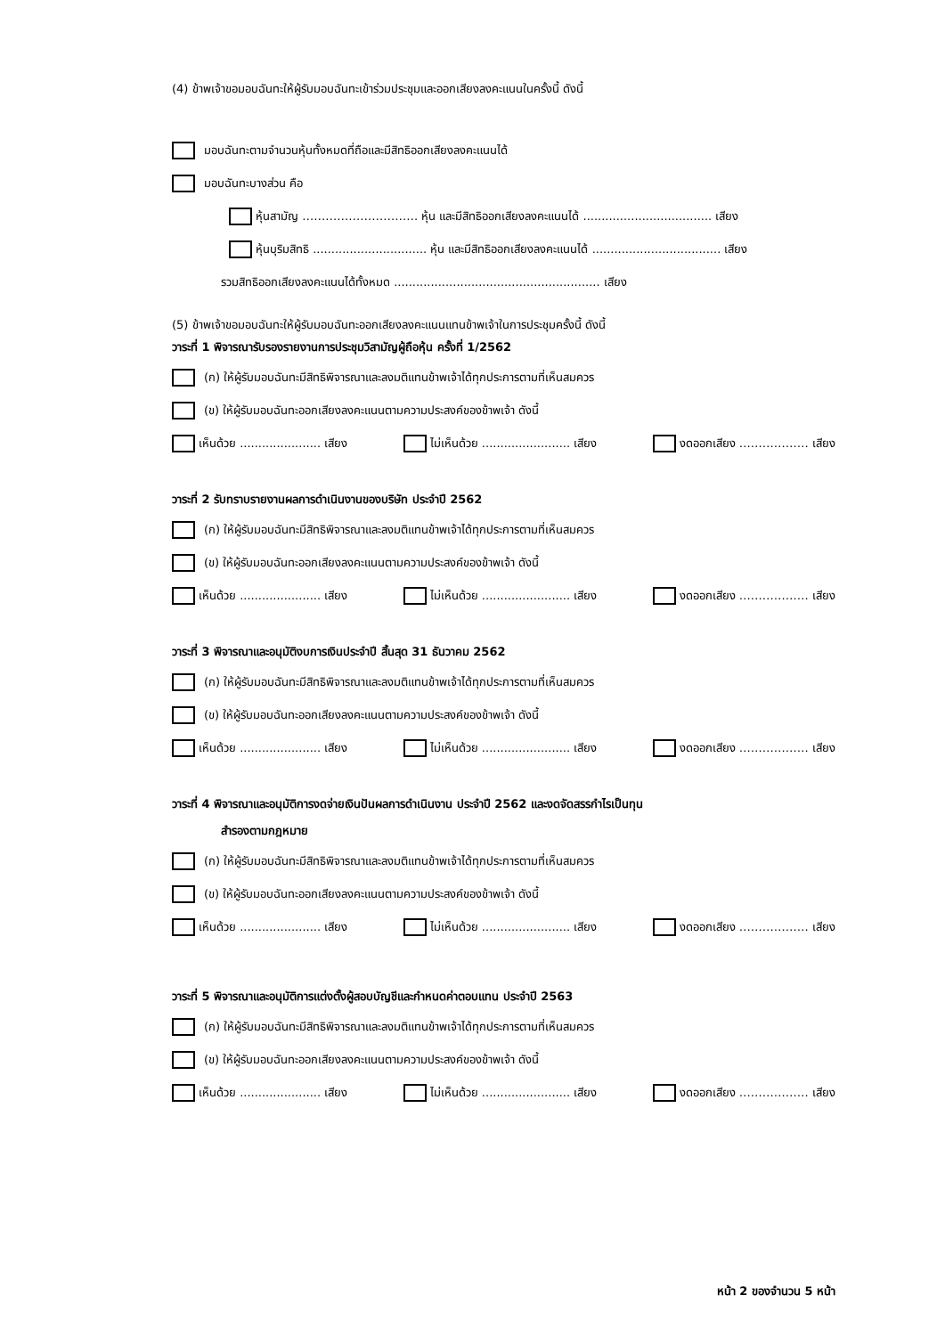(4) ข้าพเจ้าขอมอบฉันทะให้ผู้รับมอบฉันทะเข้าร่วมประชุมและออกเสียงลงคะแนนในครั้งนี้ ดังนี้
มอบฉันทะตามจำนวนหุ้นทั้งหมดที่ถือและมีสิทธิออกเสียงลงคะแนนได้
มอบฉันทะบางส่วน คือ
หุ้นสามัญ ………………………… หุ้น และมีสิทธิออกเสียงลงคะแนนได้ ................................... เสียง
หุ้นบุริมสิทธิ ............................... หุ้น และมีสิทธิออกเสียงลงคะแนนได้ ................................... เสียง
รวมสิทธิออกเสียงลงคะแนนได้ทั้งหมด ........................................................ เสียง
(5) ข้าพเจ้าขอมอบฉันทะให้ผู้รับมอบฉันทะออกเสียงลงคะแนนแทนข้าพเจ้าในการประชุมครั้งนี้ ดังนี้
วาระที่ 1 พิจารณารับรองรายงานการประชุมวิสามัญผู้ถือหุ้น ครั้งที่ 1/2562
(ก) ให้ผู้รับมอบฉันทะมีสิทธิพิจารณาและลงมติแทนข้าพเจ้าได้ทุกประการตามที่เห็นสมควร
(ข) ให้ผู้รับมอบฉันทะออกเสียงลงคะแนนตามความประสงค์ของข้าพเจ้า ดังนี้
เห็นด้วย ...................... เสียง ไม่เห็นด้วย ........................ เสียง งดออกเสียง ……………… เสียง
วาระที่ 2 รับทราบรายงานผลการดำเนินงานของบริษัท ประจำปี 2562
(ก) ให้ผู้รับมอบฉันทะมีสิทธิพิจารณาและลงมติแทนข้าพเจ้าได้ทุกประการตามที่เห็นสมควร
(ข) ให้ผู้รับมอบฉันทะออกเสียงลงคะแนนตามความประสงค์ของข้าพเจ้า ดังนี้
เห็นด้วย ...................... เสียง ไม่เห็นด้วย ........................ เสียง งดออกเสียง ……………… เสียง
วาระที่ 3 พิจารณาและอนุมัติงบการเงินประจำปี สิ้นสุด 31 ธันวาคม 2562
(ก) ให้ผู้รับมอบฉันทะมีสิทธิพิจารณาและลงมติแทนข้าพเจ้าได้ทุกประการตามที่เห็นสมควร
(ข) ให้ผู้รับมอบฉันทะออกเสียงลงคะแนนตามความประสงค์ของข้าพเจ้า ดังนี้
เห็นด้วย ...................... เสียง ไม่เห็นด้วย ........................ เสียง งดออกเสียง ……………… เสียง
วาระที่ 4 พิจารณาและอนุมัติการงดจ่ายเงินปันผลการดำเนินงาน ประจำปี 2562 และงดจัดสรรกำไรเป็นทุน
สำรองตามกฎหมาย
(ก) ให้ผู้รับมอบฉันทะมีสิทธิพิจารณาและลงมติแทนข้าพเจ้าได้ทุกประการตามที่เห็นสมควร
(ข) ให้ผู้รับมอบฉันทะออกเสียงลงคะแนนตามความประสงค์ของข้าพเจ้า ดังนี้
เห็นด้วย ...................... เสียง ไม่เห็นด้วย ........................ เสียง งดออกเสียง ……………… เสียง
วาระที่ 5 พิจารณาและอนุมัติการแต่งตั้งผู้สอบบัญชีและกำหนดค่าตอบแทน ประจำปี 2563
(ก) ให้ผู้รับมอบฉันทะมีสิทธิพิจารณาและลงมติแทนข้าพเจ้าได้ทุกประการตามที่เห็นสมควร
(ข) ให้ผู้รับมอบฉันทะออกเสียงลงคะแนนตามความประสงค์ของข้าพเจ้า ดังนี้
เห็นด้วย ...................... เสียง ไม่เห็นด้วย ........................ เสียง งดออกเสียง ……………… เสียง
หน้า 2 ของจำนวน 5 หน้า